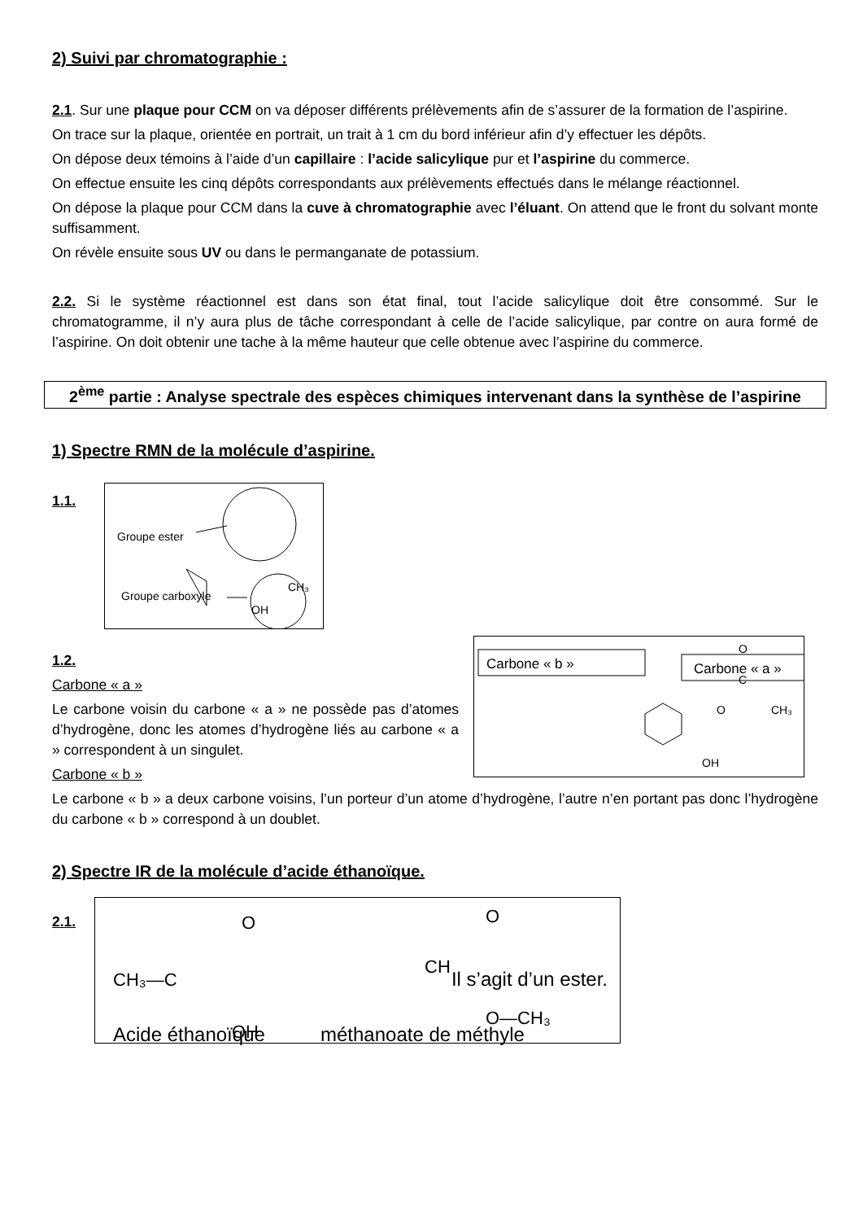2) Suivi par chromatographie :
2.1. Sur une plaque pour CCM on va déposer différents prélèvements afin de s’assurer de la formation de l’aspirine.
On trace sur la plaque, orientée en portrait, un trait à 1 cm du bord inférieur afin d’y effectuer les dépôts.
On dépose deux témoins à l’aide d’un capillaire : l’acide salicylique pur et l’aspirine du commerce.
On effectue ensuite les cinq dépôts correspondants aux prélèvements effectués dans le mélange réactionnel.
On dépose la plaque pour CCM dans la cuve à chromatographie avec l’éluant. On attend que le front du solvant monte suffisamment.
On révèle ensuite sous UV ou dans le permanganate de potassium.
2.2. Si le système réactionnel est dans son état final, tout l’acide salicylique doit être consommé. Sur le chromatogramme, il n’y aura plus de tâche correspondant à celle de l’acide salicylique, par contre on aura formé de l’aspirine. On doit obtenir une tache à la même hauteur que celle obtenue avec l’aspirine du commerce.
2<sup>ème</sup> partie : Analyse spectrale des espèces chimiques intervenant dans la synthèse de l’aspirine
1) Spectre RMN de la molécule d’aspirine.
1.1.
Groupe ester
CH₃
Groupe carboxyle
OH
1.2.
Carbone « a »
Le carbone voisin du carbone « a » ne possède pas d’atomes d’hydrogène, donc les atomes d’hydrogène liés au carbone « a » correspondent à un singulet.
Carbone « b »
Carbone « b »
Carbone « a »
O
C
O
CH₃
OH
Le carbone « b » a deux carbone voisins, l’un porteur d’un atome d’hydrogène, l’autre n’en portant pas donc l’hydrogène du carbone « b » correspond à un doublet.
2) Spectre IR de la molécule d’acide éthanoïque.
2.1.
O
CH₃—C
OH
O
CH
O—CH₃
Il s’agit d’un ester.
Acide éthanoïque méthanoate de méthyle